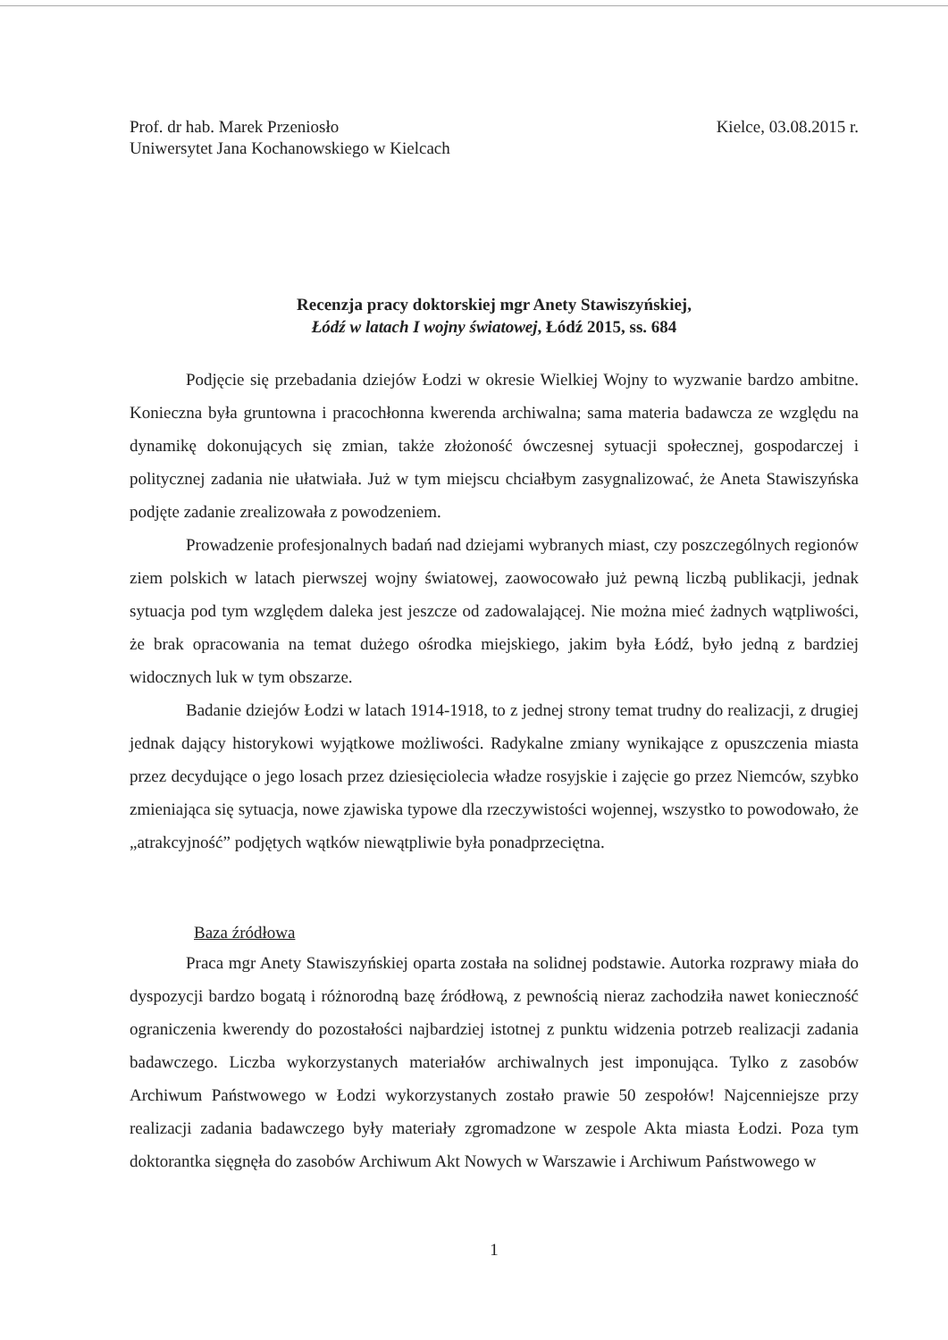Prof. dr hab. Marek Przeniosło
Uniwersytet Jana Kochanowskiego w Kielcach
Kielce, 03.08.2015 r.
Recenzja pracy doktorskiej mgr Anety Stawiszyńskiej,
Łódź w latach I wojny światowej, Łódź 2015, ss. 684
Podjęcie się przebadania dziejów Łodzi w okresie Wielkiej Wojny to wyzwanie bardzo ambitne. Konieczna była gruntowna i pracochłonna kwerenda archiwalna; sama materia badawcza ze względu na dynamikę dokonujących się zmian, także złożoność ówczesnej sytuacji społecznej, gospodarczej i politycznej zadania nie ułatwiała. Już w tym miejscu chciałbym zasygnalizować, że Aneta Stawiszyńska podjęte zadanie zrealizowała z powodzeniem.
Prowadzenie profesjonalnych badań nad dziejami wybranych miast, czy poszczególnych regionów ziem polskich w latach pierwszej wojny światowej, zaowocowało już pewną liczbą publikacji, jednak sytuacja pod tym względem daleka jest jeszcze od zadowalającej. Nie można mieć żadnych wątpliwości, że brak opracowania na temat dużego ośrodka miejskiego, jakim była Łódź, było jedną z bardziej widocznych luk w tym obszarze.
Badanie dziejów Łodzi w latach 1914-1918, to z jednej strony temat trudny do realizacji, z drugiej jednak dający historykowi wyjątkowe możliwości. Radykalne zmiany wynikające z opuszczenia miasta przez decydujące o jego losach przez dziesięciolecia władze rosyjskie i zajęcie go przez Niemców, szybko zmieniająca się sytuacja, nowe zjawiska typowe dla rzeczywistości wojennej, wszystko to powodowało, że „atrakcyjność” podjętych wątków niewątpliwie była ponadprzeciętna.
Baza źródłowa
Praca mgr Anety Stawiszyńskiej oparta została na solidnej podstawie. Autorka rozprawy miała do dyspozycji bardzo bogatą i różnorodną bazę źródłową, z pewnością nieraz zachodziła nawet konieczność ograniczenia kwerendy do pozostałości najbardziej istotnej z punktu widzenia potrzeb realizacji zadania badawczego. Liczba wykorzystanych materiałów archiwalnych jest imponująca. Tylko z zasobów Archiwum Państwowego w Łodzi wykorzystanych zostało prawie 50 zespołów! Najcenniejsze przy realizacji zadania badawczego były materiały zgromadzone w zespole Akta miasta Łodzi. Poza tym doktorantka sięgnęła do zasobów Archiwum Akt Nowych w Warszawie i Archiwum Państwowego w
1